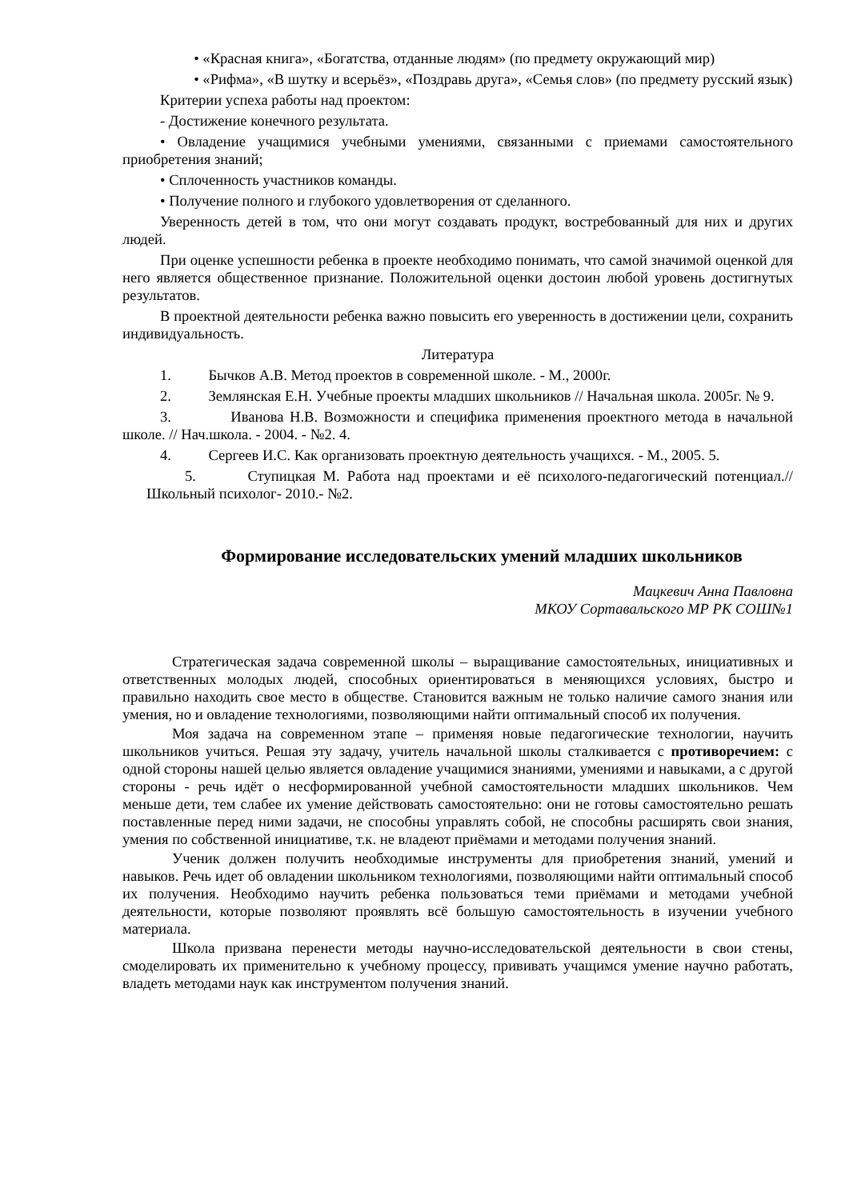• «Красная книга», «Богатства, отданные людям» (по предмету окружающий мир)
• «Рифма», «В шутку и всерьёз», «Поздравь друга», «Семья слов» (по предмету русский язык)
Критерии успеха работы над проектом:
- Достижение конечного результата.
• Овладение учащимися учебными умениями, связанными с приемами самостоятельного приобретения знаний;
• Сплоченность участников команды.
• Получение полного и глубокого удовлетворения от сделанного.
Уверенность детей в том, что они могут создавать продукт, востребованный для них и других людей.
При оценке успешности ребенка в проекте необходимо понимать, что самой значимой оценкой для него является общественное признание. Положительной оценки достоин любой уровень достигнутых результатов.
В проектной деятельности ребенка важно повысить его уверенность в достижении цели, сохранить индивидуальность.
Литература
1. Бычков А.В. Метод проектов в современной школе. - М., 2000г.
2. Землянская Е.Н. Учебные проекты младших школьников // Начальная школа. 2005г. № 9.
3. Иванова Н.В. Возможности и специфика применения проектного метода в начальной школе. // Нач.школа. - 2004. - №2. 4.
4. Сергеев И.С. Как организовать проектную деятельность учащихся. - М., 2005. 5.
5. Ступицкая М. Работа над проектами и её психолого-педагогический потенциал.// Школьный психолог- 2010.- №2.
Формирование исследовательских умений младших школьников
Мацкевич Анна Павловна
МКОУ Сортавальского МР РК СОШ№1
Стратегическая задача современной школы – выращивание самостоятельных, инициативных и ответственных молодых людей, способных ориентироваться в меняющихся условиях, быстро и правильно находить свое место в обществе. Становится важным не только наличие самого знания или умения, но и овладение технологиями, позволяющими найти оптимальный способ их получения.
Моя задача на современном этапе – применяя новые педагогические технологии, научить школьников учиться. Решая эту задачу, учитель начальной школы сталкивается с противоречием: с одной стороны нашей целью является овладение учащимися знаниями, умениями и навыками, а с другой стороны - речь идёт о несформированной учебной самостоятельности младших школьников. Чем меньше дети, тем слабее их умение действовать самостоятельно: они не готовы самостоятельно решать поставленные перед ними задачи, не способны управлять собой, не способны расширять свои знания, умения по собственной инициативе, т.к. не владеют приёмами и методами получения знаний.
Ученик должен получить необходимые инструменты для приобретения знаний, умений и навыков. Речь идет об овладении школьником технологиями, позволяющими найти оптимальный способ их получения. Необходимо научить ребенка пользоваться теми приёмами и методами учебной деятельности, которые позволяют проявлять всё большую самостоятельность в изучении учебного материала.
Школа призвана перенести методы научно-исследовательской деятельности в свои стены, смоделировать их применительно к учебному процессу, прививать учащимся умение научно работать, владеть методами наук как инструментом получения знаний.